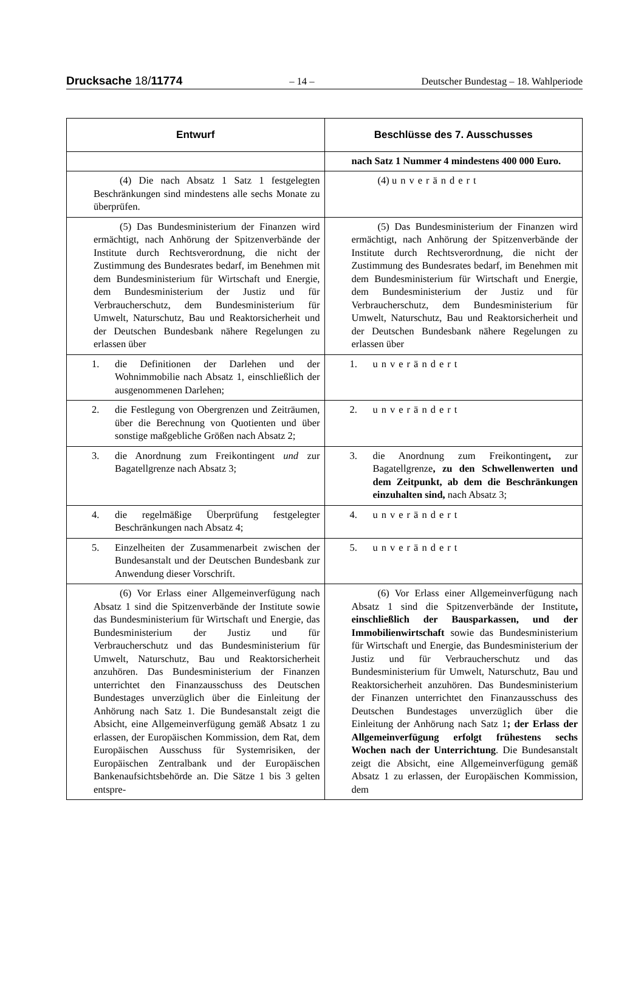Drucksache 18/11774 – 14 – Deutscher Bundestag – 18. Wahlperiode
| Entwurf | Beschlüsse des 7. Ausschusses |
| --- | --- |
| | nach Satz 1 Nummer 4 mindestens 400 000 Euro. |
| (4) Die nach Absatz 1 Satz 1 festgelegten Beschränkungen sind mindestens alle sechs Monate zu überprüfen. | (4) unverändert |
| (5) Das Bundesministerium der Finanzen wird ermächtigt, nach Anhörung der Spitzenverbände der Institute durch Rechtsverordnung, die nicht der Zustimmung des Bundesrates bedarf, im Benehmen mit dem Bundesministerium für Wirtschaft und Energie, dem Bundesministerium der Justiz und für Verbraucherschutz, dem Bundesministerium für Umwelt, Naturschutz, Bau und Reaktorsicherheit und der Deutschen Bundesbank nähere Regelungen zu erlassen über | (5) Das Bundesministerium der Finanzen wird ermächtigt, nach Anhörung der Spitzenverbände der Institute durch Rechtsverordnung, die nicht der Zustimmung des Bundesrates bedarf, im Benehmen mit dem Bundesministerium für Wirtschaft und Energie, dem Bundesministerium der Justiz und für Verbraucherschutz, dem Bundesministerium für Umwelt, Naturschutz, Bau und Reaktorsicherheit und der Deutschen Bundesbank nähere Regelungen zu erlassen über |
| 1. die Definitionen der Darlehen und der Wohnimmobilie nach Absatz 1, einschließlich der ausgenommenen Darlehen; | 1. unverändert |
| 2. die Festlegung von Obergrenzen und Zeiträumen, über die Berechnung von Quotienten und über sonstige maßgebliche Größen nach Absatz 2; | 2. unverändert |
| 3. die Anordnung zum Freikontingent und zur Bagatellgrenze nach Absatz 3; | 3. die Anordnung zum Freikontingent , zur Bagatellgrenze , zu den Schwellenwerten und dem Zeitpunkt, ab dem die Beschränkungen einzuhalten sind, nach Absatz 3; |
| 4. die regelmäßige Überprüfung festgelegter Beschränkungen nach Absatz 4; | 4. unverändert |
| 5. Einzelheiten der Zusammenarbeit zwischen der Bundesanstalt und der Deutschen Bundesbank zur Anwendung dieser Vorschrift. | 5. unverändert |
| (6) Vor Erlass einer Allgemeinverfügung nach Absatz 1 sind die Spitzenverbände der Institute sowie das Bundesministerium für Wirtschaft und Energie, das Bundesministerium der Justiz und für Verbraucherschutz und das Bundesministerium für Umwelt, Naturschutz, Bau und Reaktorsicherheit anzuhören. Das Bundesministerium der Finanzen unterrichtet den Finanzausschuss des Deutschen Bundestages unverzüglich über die Einleitung der Anhörung nach Satz 1. Die Bundesanstalt zeigt die Absicht, eine Allgemeinverfügung gemäß Absatz 1 zu erlassen, der Europäischen Kommission, dem Rat, dem Europäischen Ausschuss für Systemrisiken, der Europäischen Zentralbank und der Europäischen Bankenaufsichtsbehörde an. Die Sätze 1 bis 3 gelten entspre- | (6) Vor Erlass einer Allgemeinverfügung nach Absatz 1 sind die Spitzenverbände der Institute , einschließlich der Bausparkassen, und der Immobilienwirtschaft sowie das Bundesministerium für Wirtschaft und Energie, das Bundesministerium der Justiz und für Verbraucherschutz und das Bundesministerium für Umwelt, Naturschutz, Bau und Reaktorsicherheit anzuhören. Das Bundesministerium der Finanzen unterrichtet den Finanzausschuss des Deutschen Bundestages unverzüglich über die Einleitung der Anhörung nach Satz 1 ; der Erlass der Allgemeinverfügung erfolgt frühestens sechs Wochen nach der Unterrichtung . Die Bundesanstalt zeigt die Absicht, eine Allgemeinverfügung gemäß Absatz 1 zu erlassen, der Europäischen Kommission, dem |